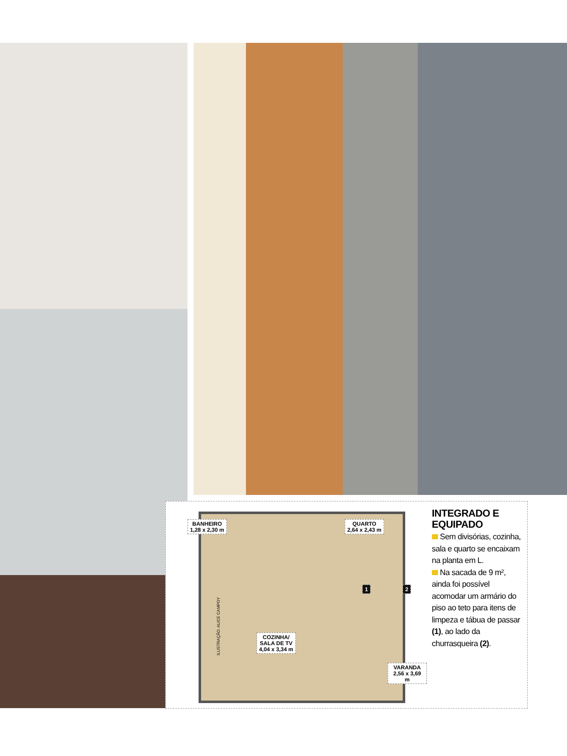BANHEIRO
1,28 x 2,30 m
QUARTO
2,64 x 2,43 m
COZINHA/
SALA DE TV
4,04 x 3,34 m
VARANDA
2,56 x 3,69 m
ILUSTRAÇÃO: ALICE CAMPOY
1 2
INTEGRADO E EQUIPADO
Sem divisórias, cozinha, sala e quarto se encaixam na planta em L.
Na sacada de 9 m², ainda foi possível acomodar um armário do piso ao teto para itens de limpeza e tábua de passar (1), ao lado da churrasqueira (2).